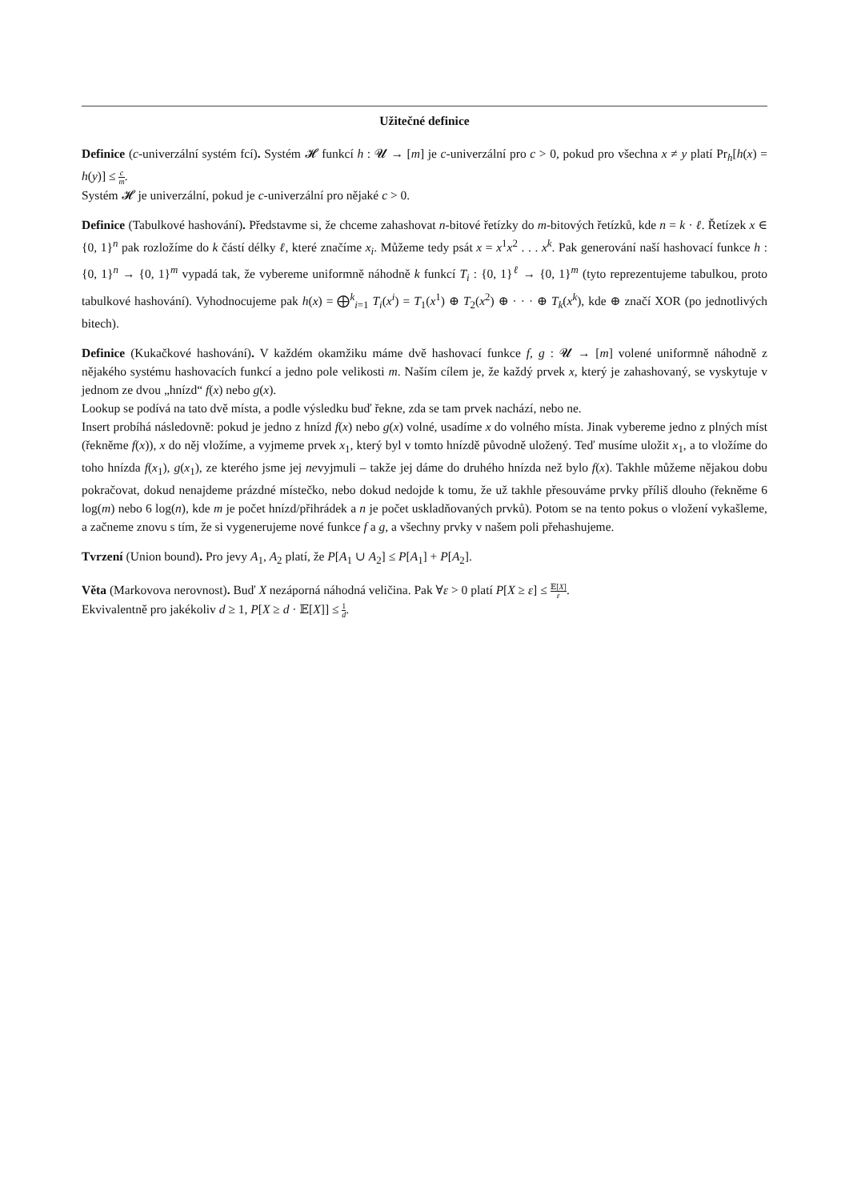Užitečné definice
Definice (c-univerzální systém fcí). Systém 𝓗 funkcí h : 𝓤 → [m] je c-univerzální pro c > 0, pokud pro všechna x ≠ y platí Pr<sub>h</sub>[h(x) = h(y)] ≤ c m.
Systém 𝓗 je univerzální, pokud je c-univerzální pro nějaké c > 0.
Definice (Tabulkové hashování). Představme si, že chceme zahashovat n-bitové řetízky do m-bitových řetízků, kde n = k · ℓ. Řetízek x ∈ {0, 1}<sup>n</sup> pak rozložíme do k částí délky ℓ, které značíme x<sub>i</sub>. Můžeme tedy psát x = x<sup>1</sup>x<sup>2</sup> . . . x<sup>k</sup>. Pak generování naší hashovací funkce h : {0, 1}<sup>n</sup> → {0, 1}<sup>m</sup> vypadá tak, že vybereme uniformně náhodně k funkcí T<sub>i</sub> : {0, 1}<sup>ℓ</sup> → {0, 1}<sup>m</sup> (tyto reprezentujeme tabulkou, proto tabulkové hashování). Vyhodnocujeme pak h(x) = ⨁<sup>k</sup><sub>i=1</sub> T<sub>i</sub>(x<sup>i</sup>) = T<sub>1</sub>(x<sup>1</sup>) ⊕ T<sub>2</sub>(x<sup>2</sup>) ⊕ · · · ⊕ T<sub>k</sub>(x<sup>k</sup>), kde ⊕ značí XOR (po jednotlivých bitech).
Definice (Kukačkové hashování). V každém okamžiku máme dvě hashovací funkce f, g : 𝓤 → [m] volené uniformně náhodně z nějakého systému hashovacích funkcí a jedno pole velikosti m. Naším cílem je, že každý prvek x, který je zahashovaný, se vyskytuje v jednom ze dvou „hnízd“ f(x) nebo g(x).
Lookup se podívá na tato dvě místa, a podle výsledku buď řekne, zda se tam prvek nachází, nebo ne.
Insert probíhá následovně: pokud je jedno z hnízd f(x) nebo g(x) volné, usadíme x do volného místa. Jinak vybereme jedno z plných míst (řekněme f(x)), x do něj vložíme, a vyjmeme prvek x<sub>1</sub>, který byl v tomto hnízdě původně uložený. Teď musíme uložit x<sub>1</sub>, a to vložíme do toho hnízda f(x<sub>1</sub>), g(x<sub>1</sub>), ze kterého jsme jej nevyjmuli – takže jej dáme do druhého hnízda než bylo f(x). Takhle můžeme nějakou dobu pokračovat, dokud nenajdeme prázdné místečko, nebo dokud nedojde k tomu, že už takhle přesouváme prvky příliš dlouho (řekněme 6 log(m) nebo 6 log(n), kde m je počet hnízd/přihrádek a n je počet uskladňovaných prvků). Potom se na tento pokus o vložení vykašleme, a začneme znovu s tím, že si vygenerujeme nové funkce f a g, a všechny prvky v našem poli přehashujeme.
Tvrzení (Union bound). Pro jevy A<sub>1</sub>, A<sub>2</sub> platí, že P[A<sub>1</sub> ∪ A<sub>2</sub>] ≤ P[A<sub>1</sub>] + P[A<sub>2</sub>].
Věta (Markovova nerovnost). Buď X nezáporná náhodná veličina. Pak ∀ε > 0 platí P[X ≥ ε] ≤ 𝔼[X] ε.
Ekvivalentně pro jakékoliv d ≥ 1, P[X ≥ d · 𝔼[X]] ≤ 1 d.